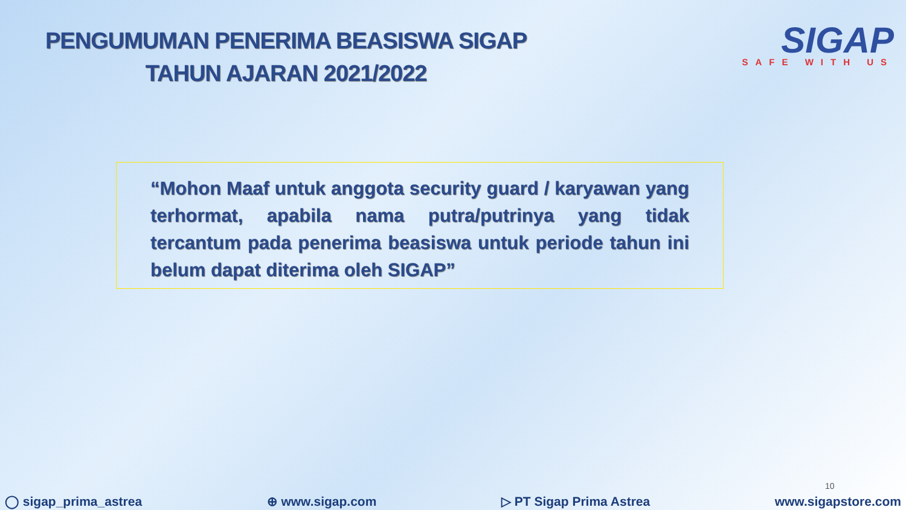PENGUMUMAN PENERIMA BEASISWA SIGAP
TAHUN AJARAN 2021/2022
SIGAP
SAFE WITH US
“Mohon Maaf untuk anggota security guard / karyawan yang terhormat, apabila nama putra/putrinya yang tidak tercantum pada penerima beasiswa untuk periode tahun ini belum dapat diterima oleh SIGAP”
10
◯ sigap_prima_astrea ⊕ www.sigap.com ▷ PT Sigap Prima Astrea www.sigapstore.com